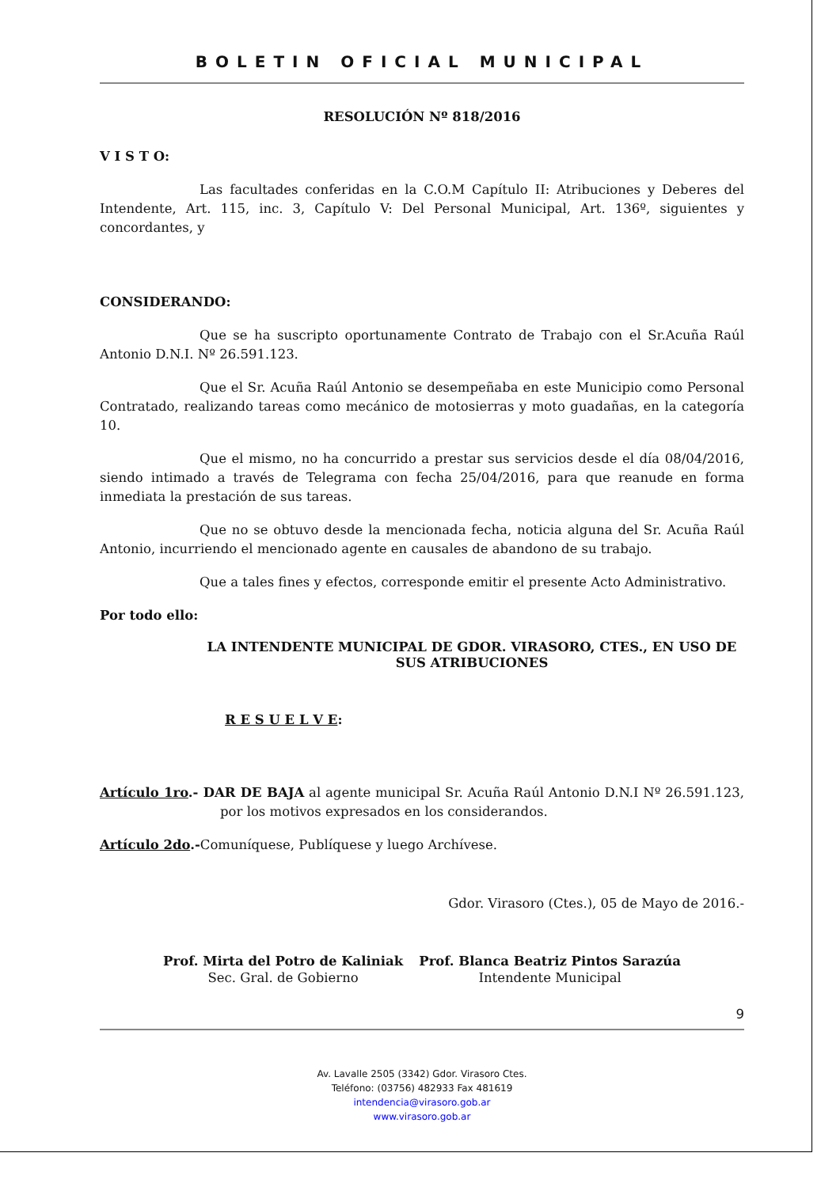BOLETIN OFICIAL MUNICIPAL
RESOLUCIÓN Nº 818/2016
V I S T O:
Las facultades conferidas en la C.O.M Capítulo II: Atribuciones y Deberes del Intendente, Art. 115, inc. 3, Capítulo V: Del Personal Municipal, Art. 136º, siguientes y concordantes, y
CONSIDERANDO:
Que se ha suscripto oportunamente Contrato de Trabajo con el Sr.Acuña Raúl Antonio D.N.I. Nº 26.591.123.
Que el Sr. Acuña Raúl Antonio se desempeñaba en este Municipio como Personal Contratado, realizando tareas como mecánico de motosierras y moto guadañas, en la categoría 10.
Que el mismo, no ha concurrido a prestar sus servicios desde el día 08/04/2016, siendo intimado a través de Telegrama con fecha 25/04/2016, para que reanude en forma inmediata la prestación de sus tareas.
Que no se obtuvo desde la mencionada fecha, noticia alguna del Sr. Acuña Raúl Antonio, incurriendo el mencionado agente en causales de abandono de su trabajo.
Que a tales fines y efectos, corresponde emitir el presente Acto Administrativo.
Por todo ello:
LA INTENDENTE MUNICIPAL DE GDOR. VIRASORO, CTES., EN USO DE SUS ATRIBUCIONES
R E S U E L V E:
Artículo 1ro.- DAR DE BAJA al agente municipal Sr. Acuña Raúl Antonio D.N.I Nº 26.591.123, por los motivos expresados en los considerandos.
Artículo 2do.-Comuníquese, Publíquese y luego Archívese.
Gdor. Virasoro (Ctes.), 05 de Mayo de 2016.-
Prof. Mirta del Potro de Kaliniak
Sec. Gral. de Gobierno
Prof. Blanca Beatriz Pintos Sarazúa
Intendente Municipal
9
Av. Lavalle 2505 (3342) Gdor. Virasoro Ctes.
Teléfono: (03756) 482933 Fax 481619
intendencia@virasoro.gob.ar
www.virasoro.gob.ar